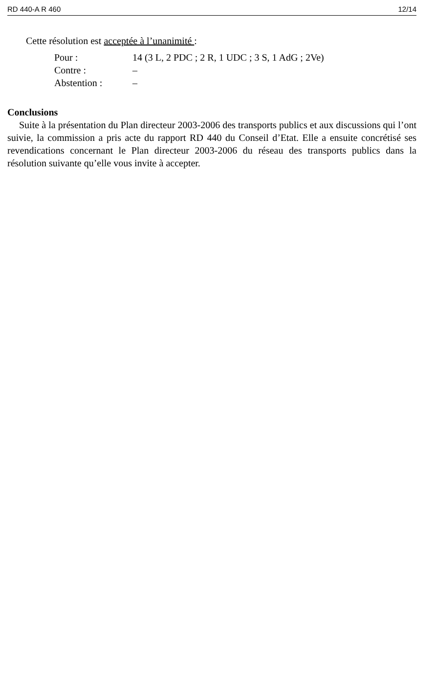RD 440-A R 460 12/14
Cette résolution est acceptée à l’unanimité :
Pour : 14 (3 L, 2 PDC ; 2 R, 1 UDC ; 3 S, 1 AdG ; 2Ve)
Contre : –
Abstention : –
Conclusions
Suite à la présentation du Plan directeur 2003-2006 des transports publics et aux discussions qui l’ont suivie, la commission a pris acte du rapport RD 440 du Conseil d’Etat. Elle a ensuite concrétisé ses revendications concernant le Plan directeur 2003-2006 du réseau des transports publics dans la résolution suivante qu’elle vous invite à accepter.